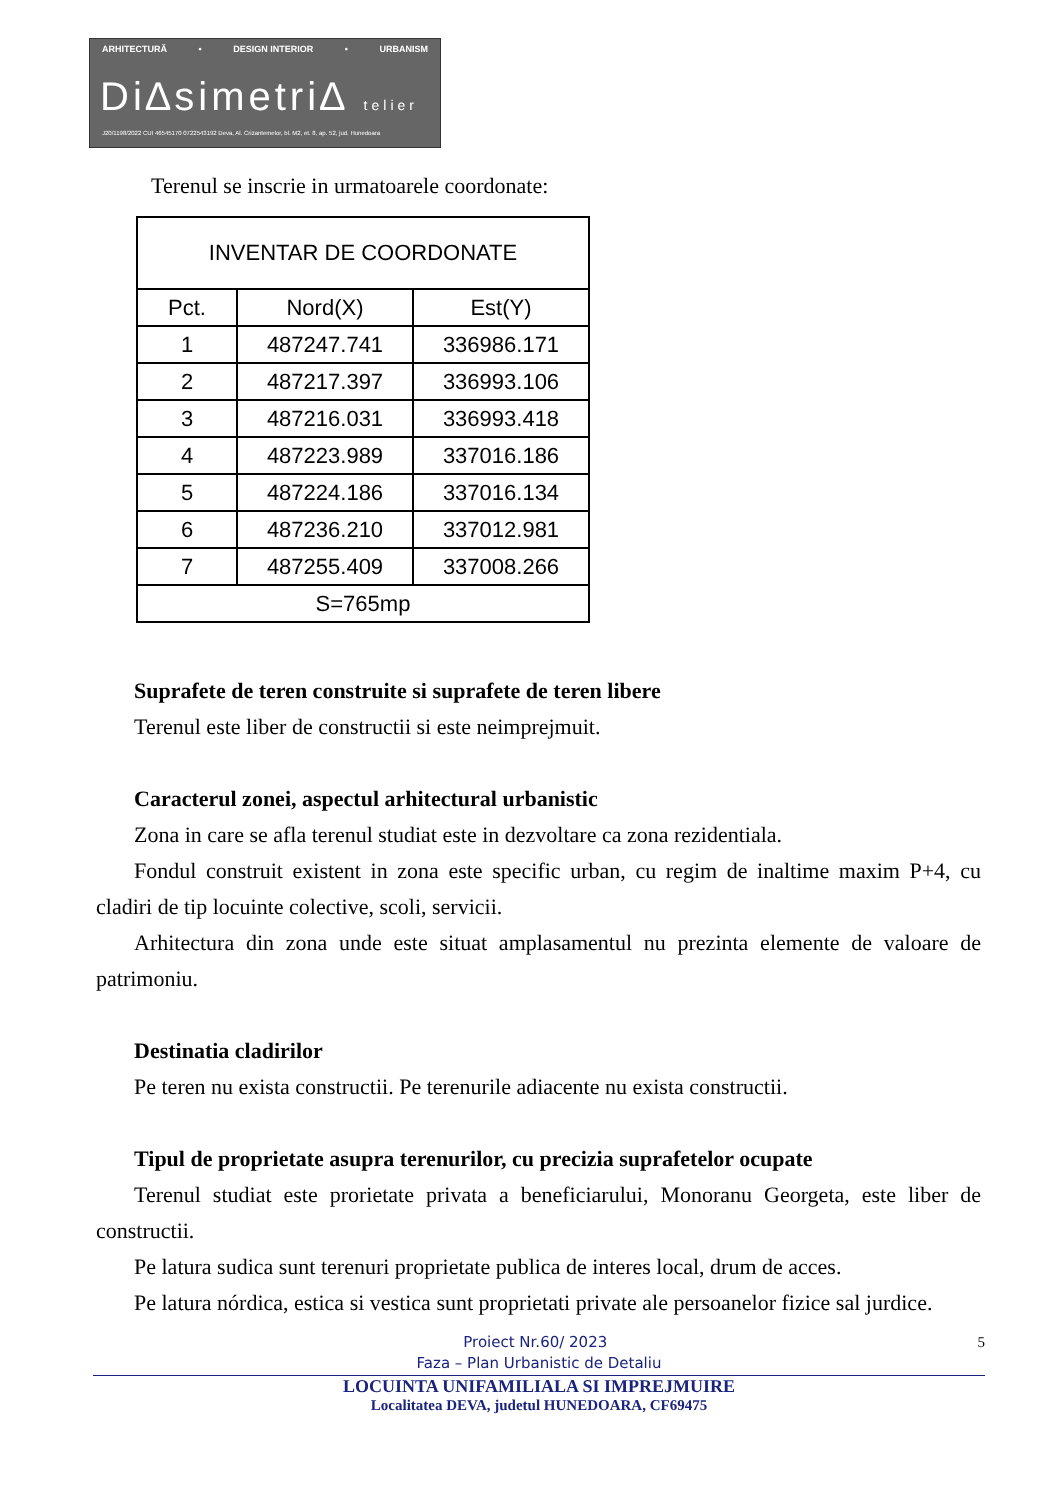ARHITECTURĂ • DESIGN INTERIOR • URBANISM
Di∆simetri∆ telier
J20/1198/2022 CUI 46545170 0722543192 Deva, Al. Crizantemelor, bl. M2, et. 8, ap. 52, jud. Hunedoara
Terenul se inscrie in urmatoarele coordonate:
| INVENTAR DE COORDONATE | | |
| --- | --- | --- |
| Pct. | Nord(X) | Est(Y) |
| 1 | 487247.741 | 336986.171 |
| 2 | 487217.397 | 336993.106 |
| 3 | 487216.031 | 336993.418 |
| 4 | 487223.989 | 337016.186 |
| 5 | 487224.186 | 337016.134 |
| 6 | 487236.210 | 337012.981 |
| 7 | 487255.409 | 337008.266 |
| S=765mp | | |
Suprafete de teren construite si suprafete de teren libere
Terenul este liber de constructii si este neimprejmuit.
Caracterul zonei, aspectul arhitectural urbanistic
Zona in care se afla terenul studiat este in dezvoltare ca zona rezidentiala.
Fondul construit existent in zona este specific urban, cu regim de inaltime maxim P+4, cu cladiri de tip locuinte colective, scoli, servicii.
Arhitectura din zona unde este situat amplasamentul nu prezinta elemente de valoare de patrimoniu.
Destinatia cladirilor
Pe teren nu exista constructii. Pe terenurile adiacente nu exista constructii.
Tipul de proprietate asupra terenurilor, cu precizia suprafetelor ocupate
Terenul studiat este prorietate privata a beneficiarului, Monoranu Georgeta, este liber de constructii.
Pe latura sudica sunt terenuri proprietate publica de interes local, drum de acces.
Pe latura nórdica, estica si vestica sunt proprietati private ale persoanelor fizice sal jurdice.
Proiect Nr.60/ 2023 5
Faza – Plan Urbanistic de Detaliu
LOCUINTA UNIFAMILIALA SI IMPREJMUIRE
Localitatea DEVA, judetul HUNEDOARA, CF69475